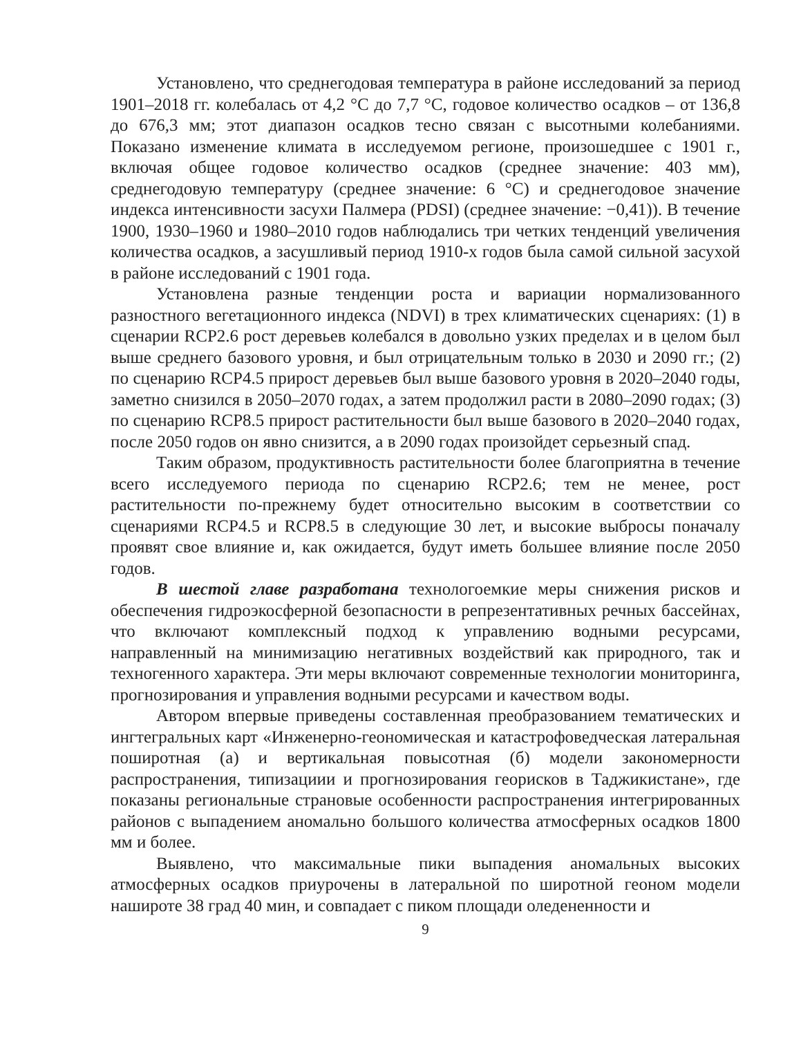Установлено, что среднегодовая температура в районе исследований за период 1901–2018 гг. колебалась от 4,2 °C до 7,7 °C, годовое количество осадков – от 136,8 до 676,3 мм; этот диапазон осадков тесно связан с высотными колебаниями. Показано изменение климата в исследуемом регионе, произошедшее с 1901 г., включая общее годовое количество осадков (среднее значение: 403 мм), среднегодовую температуру (среднее значение: 6 °C) и среднегодовое значение индекса интенсивности засухи Палмера (PDSI) (среднее значение: −0,41)). В течение 1900, 1930–1960 и 1980–2010 годов наблюдались три четких тенденций увеличения количества осадков, а засушливый период 1910-х годов была самой сильной засухой в районе исследований с 1901 года.
Установлена разные тенденции роста и вариации нормализованного разностного вегетационного индекса (NDVI) в трех климатических сценариях: (1) в сценарии RCP2.6 рост деревьев колебался в довольно узких пределах и в целом был выше среднего базового уровня, и был отрицательным только в 2030 и 2090 гг.; (2) по сценарию RCP4.5 прирост деревьев был выше базового уровня в 2020–2040 годы, заметно снизился в 2050–2070 годах, а затем продолжил расти в 2080–2090 годах; (3) по сценарию RCP8.5 прирост растительности был выше базового в 2020–2040 годах, после 2050 годов он явно снизится, а в 2090 годах произойдет серьезный спад.
Таким образом, продуктивность растительности более благоприятна в течение всего исследуемого периода по сценарию RCP2.6; тем не менее, рост растительности по-прежнему будет относительно высоким в соответствии со сценариями RCP4.5 и RCP8.5 в следующие 30 лет, и высокие выбросы поначалу проявят свое влияние и, как ожидается, будут иметь большее влияние после 2050 годов.
В шестой главе разработана технологоемкие меры снижения рисков и обеспечения гидроэкосферной безопасности в репрезентативных речных бассейнах, что включают комплексный подход к управлению водными ресурсами, направленный на минимизацию негативных воздействий как природного, так и техногенного характера. Эти меры включают современные технологии мониторинга, прогнозирования и управления водными ресурсами и качеством воды.
Автором впервые приведены составленная преобразованием тематических и ингтегральных карт «Инженерно-геономическая и катастрофоведческая латеральная поширотная (а) и вертикальная повысотная (б) модели закономерности распространения, типизациии и прогнозирования георисков в Таджикистане», где показаны региональные страновые особенности распространения интегрированных районов с выпадением аномально большого количества атмосферных осадков 1800 мм и более.
Выявлено, что максимальные пики выпадения аномальных высоких атмосферных осадков приурочены в латеральной по широтной геоном модели нашироте 38 град 40 мин, и совпадает с пиком площади оледененности и
9